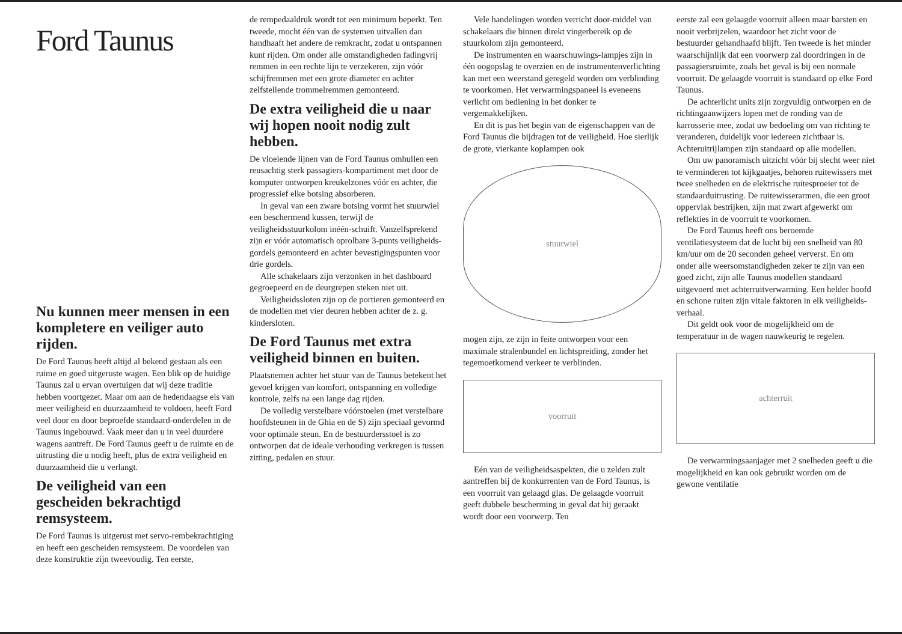Ford Taunus
Nu kunnen meer mensen in een kompletere en veiliger auto rijden.
De Ford Taunus heeft altijd al bekend gestaan als een ruime en goed uitgeruste wagen. Een blik op de huidige Taunus zal u ervan overtuigen dat wij deze traditie hebben voortgezet. Maar om aan de hedendaagse eis van meer veiligheid en duurzaamheid te voldoen, heeft Ford veel door en door beproefde standaard-onderdelen in de Taunus ingebouwd. Vaak meer dan u in veel duurdere wagens aantreft. De Ford Taunus geeft u de ruimte en de uitrusting die u nodig heeft, plus de extra veiligheid en duurzaamheid die u verlangt.
De veiligheid van een gescheiden bekrachtigd remsysteem.
De Ford Taunus is uitgerust met servo-rembekrachtiging en heeft een gescheiden remsysteem. De voordelen van deze konstruktie zijn tweevoudig. Ten eerste,
de rempedaaldruk wordt tot een minimum beperkt. Ten tweede, mocht één van de systemen uitvallen dan handhaaft het andere de remkracht, zodat u ontspannen kunt rijden. Om onder alle omstandigheden fadingvrij remmen in een rechte lijn te verzekeren, zijn vóór schijfremmen met een grote diameter en achter zelfstellende trommelremmen gemonteerd.
De extra veiligheid die u naar wij hopen nooit nodig zult hebben.
De vloeiende lijnen van de Ford Taunus omhullen een reusachtig sterk passagiers-kompartiment met door de komputer ontworpen kreukelzones vóór en achter, die progressief elke botsing absorberen.
In geval van een zware botsing vormt het stuurwiel een beschermend kussen, terwijl de veiligheidsstuurkolom inéén-schuift. Vanzelfsprekend zijn er vóór automatisch oprolbare 3-punts veiligheids-gordels gemonteerd en achter bevestigingspunten voor drie gordels.
Alle schakelaars zijn verzonken in het dashboard gegroepeerd en de deurgrepen steken niet uit.
Veiligheidssloten zijn op de portieren gemonteerd en de modellen met vier deuren hebben achter de z. g. kindersloten.
De Ford Taunus met extra veiligheid binnen en buiten.
Plaatsnemen achter het stuur van de Taunus betekent het gevoel krijgen van komfort, ontspanning en volledige kontrole, zelfs na een lange dag rijden.
De volledig verstelbare vóórstoelen (met verstelbare hoofdsteunen in de Ghia en de S) zijn speciaal gevormd voor optimale steun. En de bestuurdersstoel is zo ontworpen dat de ideale verhouding verkregen is tussen zitting, pedalen en stuur.
Vele handelingen worden verricht door-middel van schakelaars die binnen direkt vingerbereik op de stuurkolom zijn gemonteerd.
De instrumenten en waarschuwings-lampjes zijn in één oogopslag te overzien en de instrumentenverlichting kan met een weerstand geregeld worden om verblinding te voorkomen. Het verwarmingspaneel is eveneens verlicht om bediening in het donker te vergemakkelijken.
En dit is pas het begin van de eigenschappen van de Ford Taunus die bijdragen tot de veiligheid. Hoe sierlijk de grote, vierkante koplampen ook
stuurwiel
mogen zijn, ze zijn in feite ontworpen voor een maximale stralenbundel en lichtspreiding, zonder het tegemoetkomend verkeer te verblinden.
voorruit
Eén van de veiligheidsaspekten, die u zelden zult aantreffen bij de konkurrenten van de Ford Taunus, is een voorruit van gelaagd glas. De gelaagde voorruit geeft dubbele bescherming in geval dat hij geraakt wordt door een voorwerp. Ten
eerste zal een gelaagde voorruit alleen maar barsten en nooit verbrijzelen, waardoor het zicht voor de bestuurder gehandhaafd blijft. Ten tweede is het minder waarschijnlijk dat een voorwerp zal doordringen in de passagiersruimte, zoals het geval is bij een normale voorruit. De gelaagde voorruit is standaard op elke Ford Taunus.
De achterlicht units zijn zorgvuldig ontworpen en de richtingaanwijzers lopen met de ronding van de karrosserie mee, zodat uw bedoeling om van richting te veranderen, duidelijk voor iedereen zichtbaar is. Achteruitrijlampen zijn standaard op alle modellen.
Om uw panoramisch uitzicht vóór bij slecht weer niet te verminderen tot kijkgaatjes, behoren ruitewissers met twee snelheden en de elektrische ruitesproeier tot de standaarduitrusting. De ruitewisserarmen, die een groot oppervlak bestrijken, zijn mat zwart afgewerkt om reflekties in de voorruit te voorkomen.
De Ford Taunus heeft ons beroemde ventilatiesysteem dat de lucht bij een snelheid van 80 km/uur om de 20 seconden geheel ververst. En om onder alle weersomstandigheden zeker te zijn van een goed zicht, zijn alle Taunus modellen standaard uitgevoerd met achterruitverwarming. Een helder hoofd en schone ruiten zijn vitale faktoren in elk veiligheids-verhaal.
Dit geldt ook voor de mogelijkheid om de temperatuur in de wagen nauwkeurig te regelen.
achterruit
De verwarmingsaanjager met 2 snelheden geeft u die mogelijkheid en kan ook gebruikt worden om de gewone ventilatie